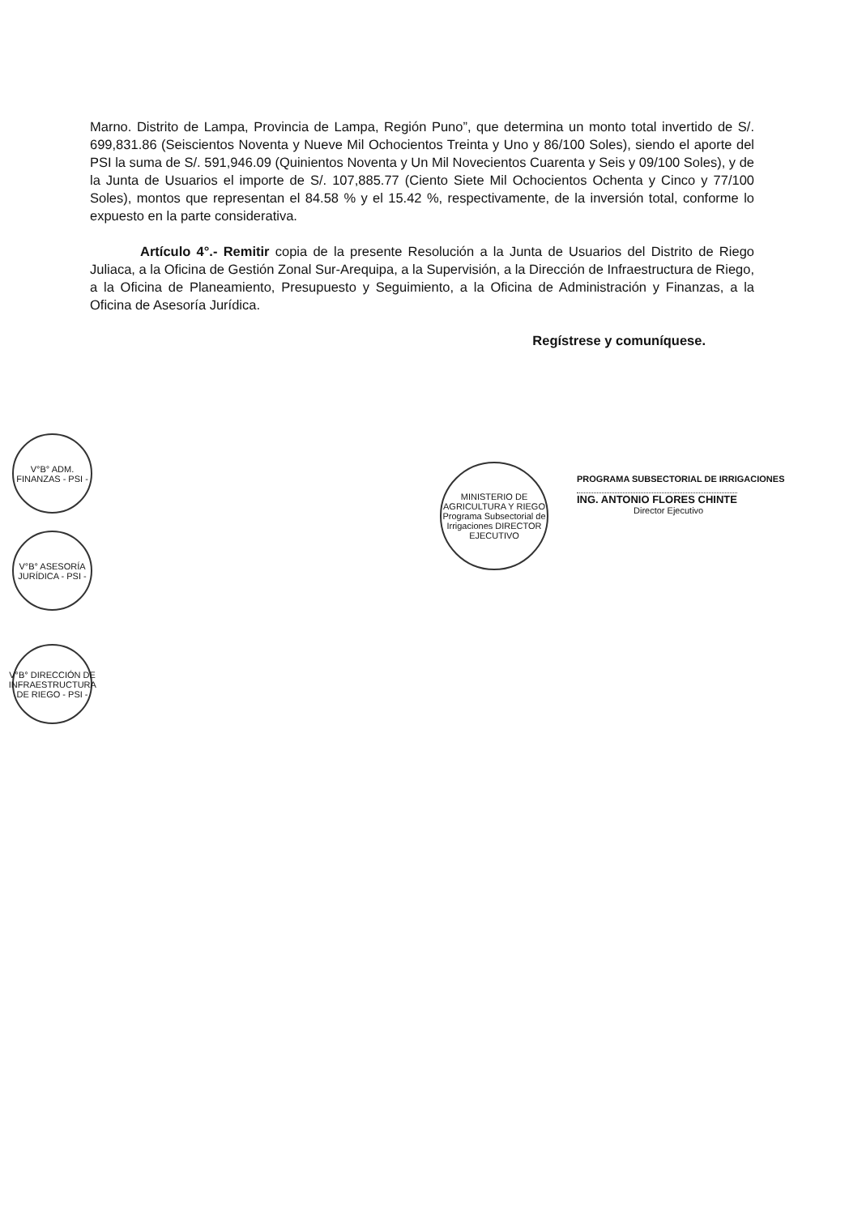Marno. Distrito de Lampa, Provincia de Lampa, Región Puno”, que determina un monto total invertido de S/. 699,831.86 (Seiscientos Noventa y Nueve Mil Ochocientos Treinta y Uno y 86/100 Soles), siendo el aporte del PSI la suma de S/. 591,946.09 (Quinientos Noventa y Un Mil Novecientos Cuarenta y Seis y 09/100 Soles), y de la Junta de Usuarios el importe de S/. 107,885.77 (Ciento Siete Mil Ochocientos Ochenta y Cinco y 77/100 Soles), montos que representan el 84.58 % y el 15.42 %, respectivamente, de la inversión total, conforme lo expuesto en la parte considerativa.
Artículo 4°.- Remitir copia de la presente Resolución a la Junta de Usuarios del Distrito de Riego Juliaca, a la Oficina de Gestión Zonal Sur-Arequipa, a la Supervisión, a la Dirección de Infraestructura de Riego, a la Oficina de Planeamiento, Presupuesto y Seguimiento, a la Oficina de Administración y Finanzas, a la Oficina de Asesoría Jurídica.
Regístrese y comuníquese.
V°B° ADM. FINANZAS - PSI -
V°B° ASESORÍA JURÍDICA - PSI -
V°B° DIRECCIÓN DE INFRAESTRUCTURA DE RIEGO - PSI -
MINISTERIO DE AGRICULTURA Y RIEGO Programa Subsectorial de Irrigaciones DIRECTOR EJECUTIVO
PROGRAMA SUBSECTORIAL DE IRRIGACIONES
ING. ANTONIO FLORES CHINTE
Director Ejecutivo